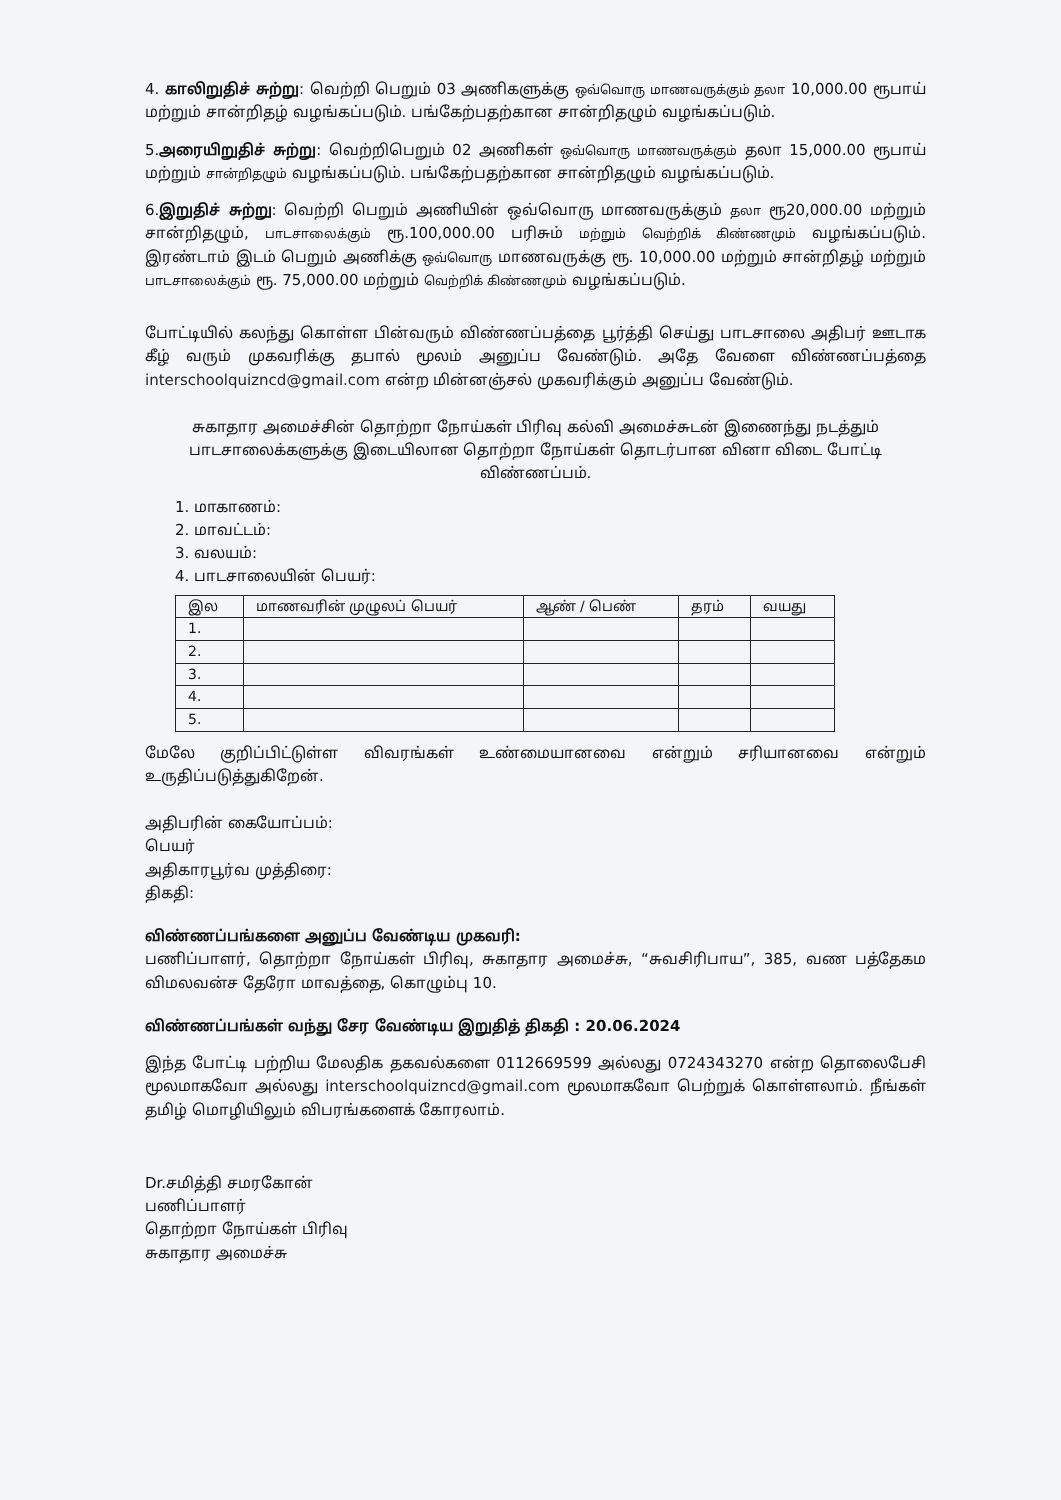4. காலிறுதிச் சுற்று: வெற்றி பெறும் 03 அணிகளுக்கு ஒவ்வொரு மாணவருக்கும் தலா 10,000.00 ரூபாய் மற்றும் சான்றிதழ் வழங்கப்படும். பங்கேற்பதற்கான சான்றிதழும் வழங்கப்படும்.
5.அரையிறுதிச் சுற்று: வெற்றிபெறும் 02 அணிகள் ஒவ்வொரு மாணவருக்கும் தலா 15,000.00 ரூபாய் மற்றும் சான்றிதழும் வழங்கப்படும். பங்கேற்பதற்கான சான்றிதழும் வழங்கப்படும்.
6.இறுதிச் சுற்று: வெற்றி பெறும் அணியின் ஒவ்வொரு மாணவருக்கும் தலா ரூ20,000.00 மற்றும் சான்றிதழும், பாடசாலைக்கும் ரூ.100,000.00 பரிசும் மற்றும் வெற்றிக் கிண்ணமும் வழங்கப்படும். இரண்டாம் இடம் பெறும் அணிக்கு ஒவ்வொரு மாணவருக்கு ரூ. 10,000.00 மற்றும் சான்றிதழ் மற்றும் பாடசாலைக்கும் ரூ. 75,000.00 மற்றும் வெற்றிக் கிண்ணமும் வழங்கப்படும்.
போட்டியில் கலந்து கொள்ள பின்வரும் விண்ணப்பத்தை பூர்த்தி செய்து பாடசாலை அதிபர் ஊடாக கீழ் வரும் முகவரிக்கு தபால் மூலம் அனுப்ப வேண்டும். அதே வேளை விண்ணப்பத்தை interschoolquizncd@gmail.com என்ற மின்னஞ்சல் முகவரிக்கும் அனுப்ப வேண்டும்.
சுகாதார அமைச்சின் தொற்றா நோய்கள் பிரிவு கல்வி அமைச்சுடன் இணைந்து நடத்தும் பாடசாலைக்களுக்கு இடையிலான தொற்றா நோய்கள் தொடர்பான வினா விடை போட்டி விண்ணப்பம்.
1. மாகாணம்:
2. மாவட்டம்:
3. வலயம்:
4. பாடசாலையின் பெயர்:
| இல | மாணவரின் முழுலப் பெயர் | ஆண் / பெண் | தரம் | வயது |
| --- | --- | --- | --- | --- |
| 1. | | | | |
| 2. | | | | |
| 3. | | | | |
| 4. | | | | |
| 5. | | | | |
மேலே குறிப்பிட்டுள்ள விவரங்கள் உண்மையானவை என்றும் சரியானவை என்றும் உருதிப்படுத்துகிறேன்.
அதிபரின் கையோப்பம்:
பெயர்
அதிகாரபூர்வ முத்திரை:
திகதி:
விண்ணப்பங்களை அனுப்ப வேண்டிய முகவரி:
பணிப்பாளர், தொற்றா நோய்கள் பிரிவு, சுகாதார அமைச்சு, “சுவசிரிபாய”, 385, வண பத்தேகம விமலவன்ச தேரோ மாவத்தை, கொழும்பு 10.
விண்ணப்பங்கள் வந்து சேர வேண்டிய இறுதித் திகதி : 20.06.2024
இந்த போட்டி பற்றிய மேலதிக தகவல்களை 0112669599 அல்லது 0724343270 என்ற தொலைபேசி மூலமாகவோ அல்லது interschoolquizncd@gmail.com மூலமாகவோ பெற்றுக் கொள்ளலாம். நீங்கள் தமிழ் மொழியிலும் விபரங்களைக் கோரலாம்.
Dr.சமித்தி சமரகோன்
பணிப்பாளர்
தொற்றா நோய்கள் பிரிவு
சுகாதார அமைச்சு